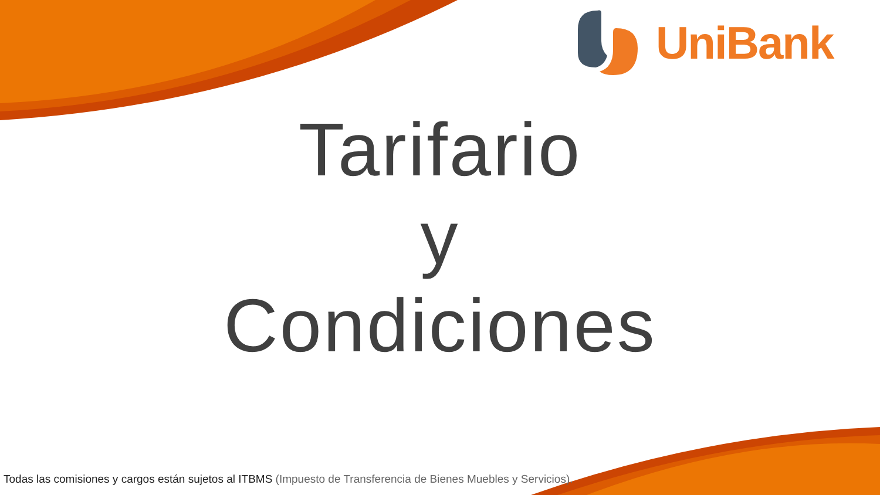UniBank
Tarifario
y
Condiciones
Todas las comisiones y cargos están sujetos al ITBMS (Impuesto de Transferencia de Bienes Muebles y Servicios).